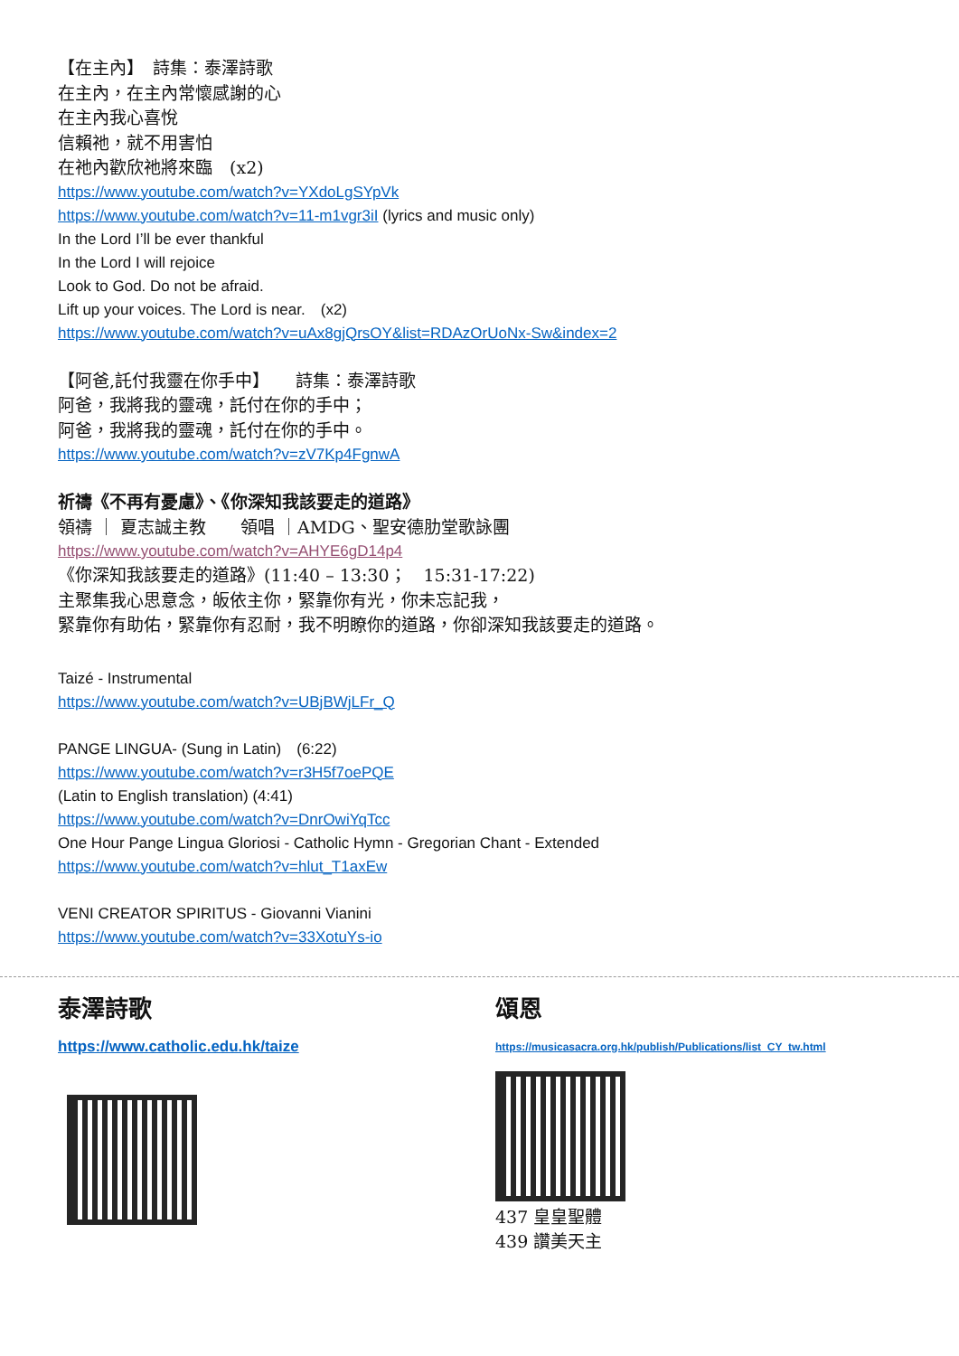【在主內】　詩集：泰澤詩歌
在主內，在主內常懷感謝的心
在主內我心喜悅
信賴祂，就不用害怕
在祂內歡欣祂將來臨　(x2)
https://www.youtube.com/watch?v=YXdoLgSYpVk
https://www.youtube.com/watch?v=11-m1vgr3iI (lyrics and music only)
In the Lord I’ll be ever thankful
In the Lord I will rejoice
Look to God. Do not be afraid.
Lift up your voices. The Lord is near.　(x2)
https://www.youtube.com/watch?v=uAx8gjQrsOY&list=RDAzOrUoNx-Sw&index=2
【阿爸,託付我靈在你手中】　　詩集：泰澤詩歌
阿爸，我將我的靈魂，託付在你的手中；
阿爸，我將我的靈魂，託付在你的手中。
https://www.youtube.com/watch?v=zV7Kp4FgnwA
祈禱《不再有憂慮》、《你深知我該要走的道路》
領禱 ｜ 夏志誠主教　　領唱 ｜AMDG、聖安德肋堂歌詠團
https://www.youtube.com/watch?v=AHYE6gD14p4
《你深知我該要走的道路》(11:40 – 13:30；　15:31-17:22)
主聚集我心思意念，皈依主你，緊靠你有光，你未忘記我，
緊靠你有助佑，緊靠你有忍耐，我不明瞭你的道路，你卻深知我該要走的道路。
Taizé - Instrumental
https://www.youtube.com/watch?v=UBjBWjLFr_Q
PANGE LINGUA- (Sung in Latin)　(6:22)
https://www.youtube.com/watch?v=r3H5f7oePQE
(Latin to English translation) (4:41)
https://www.youtube.com/watch?v=DnrOwiYqTcc
One Hour Pange Lingua Gloriosi - Catholic Hymn - Gregorian Chant - Extended
https://www.youtube.com/watch?v=hlut_T1axEw
VENI CREATOR SPIRITUS - Giovanni Vianini
https://www.youtube.com/watch?v=33XotuYs-io
泰澤詩歌
https://www.catholic.edu.hk/taize
頌恩
https://musicasacra.org.hk/publish/Publications/list_CY_tw.html
437 皇皇聖體
439 讚美天主